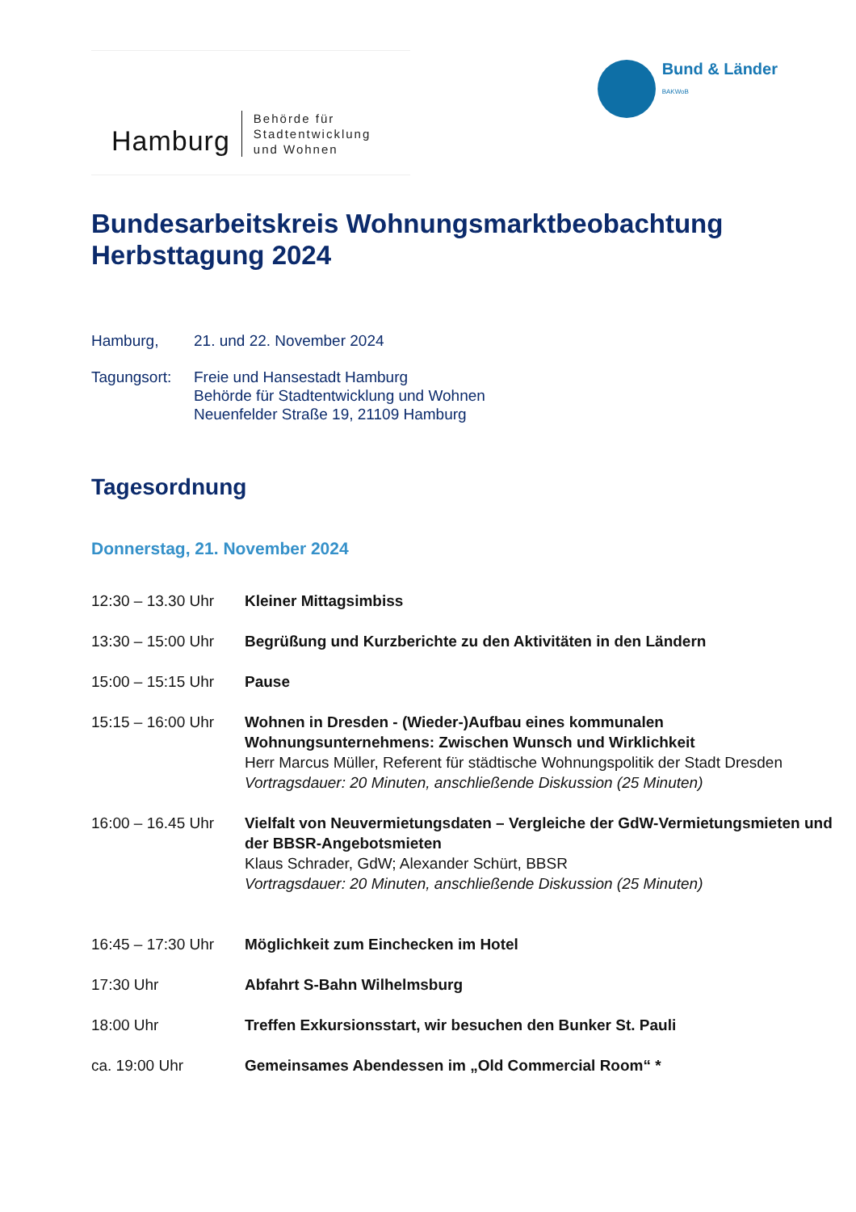Hamburg
Behörde für
Stadtentwicklung
und Wohnen
Bund & Länder
BAKWoB
Bundesarbeitskreis Wohnungsmarktbeobachtung
Herbsttagung 2024
Hamburg, 21. und 22. November 2024
Tagungsort: Freie und Hansestadt Hamburg
Behörde für Stadtentwicklung und Wohnen
Neuenfelder Straße 19, 21109 Hamburg
Tagesordnung
Donnerstag, 21. November 2024
12:30 – 13.30 Uhr Kleiner Mittagsimbiss
13:30 – 15:00 Uhr Begrüßung und Kurzberichte zu den Aktivitäten in den Ländern
15:00 – 15:15 Uhr Pause
15:15 – 16:00 Uhr Wohnen in Dresden - (Wieder-)Aufbau eines kommunalen Wohnungsunternehmens: Zwischen Wunsch und Wirklichkeit
Herr Marcus Müller, Referent für städtische Wohnungspolitik der Stadt Dresden
Vortragsdauer: 20 Minuten, anschließende Diskussion (25 Minuten)
16:00 – 16.45 Uhr Vielfalt von Neuvermietungsdaten – Vergleiche der GdW-Vermietungsmieten und der BBSR-Angebotsmieten
Klaus Schrader, GdW; Alexander Schürt, BBSR
Vortragsdauer: 20 Minuten, anschließende Diskussion (25 Minuten)
16:45 – 17:30 Uhr Möglichkeit zum Einchecken im Hotel
17:30 Uhr Abfahrt S-Bahn Wilhelmsburg
18:00 Uhr Treffen Exkursionsstart, wir besuchen den Bunker St. Pauli
ca. 19:00 Uhr Gemeinsames Abendessen im „Old Commercial Room“ *